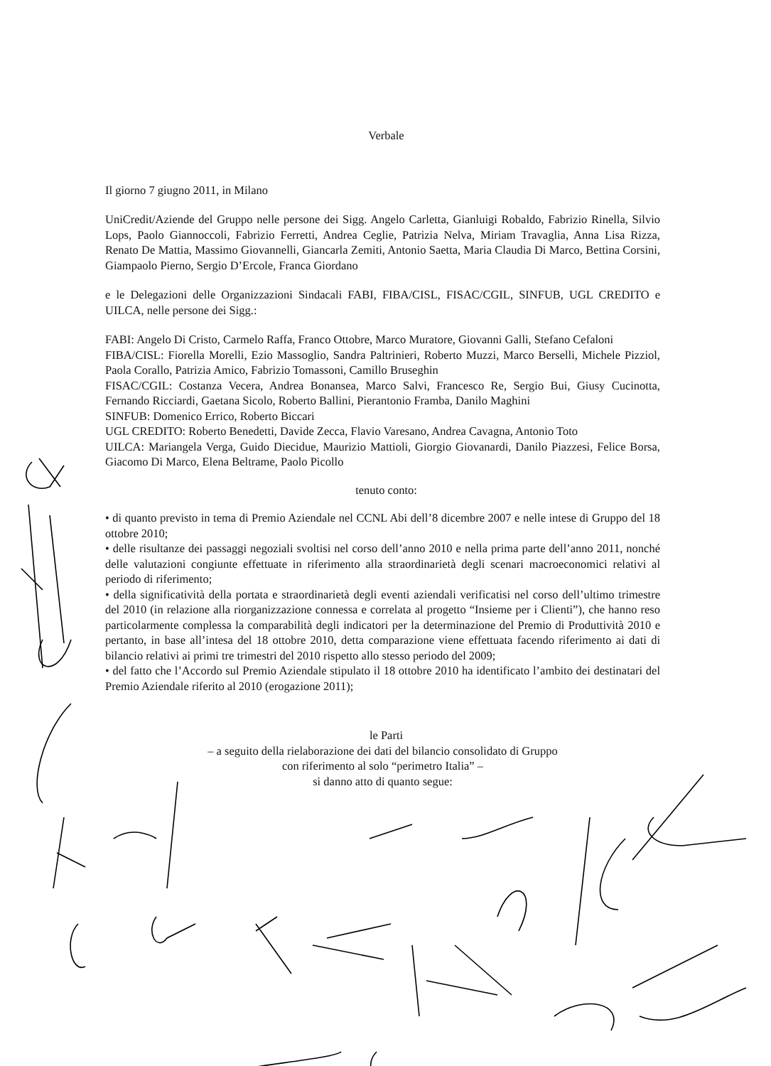Verbale
Il giorno 7 giugno 2011, in Milano
UniCredit/Aziende del Gruppo nelle persone dei Sigg. Angelo Carletta, Gianluigi Robaldo, Fabrizio Rinella, Silvio Lops, Paolo Giannoccoli, Fabrizio Ferretti, Andrea Ceglie, Patrizia Nelva, Miriam Travaglia, Anna Lisa Rizza, Renato De Mattia, Massimo Giovannelli, Giancarla Zemiti, Antonio Saetta, Maria Claudia Di Marco, Bettina Corsini, Giampaolo Pierno, Sergio D’Ercole, Franca Giordano
e le Delegazioni delle Organizzazioni Sindacali FABI, FIBA/CISL, FISAC/CGIL, SINFUB, UGL CREDITO e UILCA, nelle persone dei Sigg.:
FABI: Angelo Di Cristo, Carmelo Raffa, Franco Ottobre, Marco Muratore, Giovanni Galli, Stefano Cefaloni
FIBA/CISL: Fiorella Morelli, Ezio Massoglio, Sandra Paltrinieri, Roberto Muzzi, Marco Berselli, Michele Pizziol, Paola Corallo, Patrizia Amico, Fabrizio Tomassoni, Camillo Bruseghin
FISAC/CGIL: Costanza Vecera, Andrea Bonansea, Marco Salvi, Francesco Re, Sergio Bui, Giusy Cucinotta, Fernando Ricciardi, Gaetana Sicolo, Roberto Ballini, Pierantonio Framba, Danilo Maghini
SINFUB: Domenico Errico, Roberto Biccari
UGL CREDITO: Roberto Benedetti, Davide Zecca, Flavio Varesano, Andrea Cavagna, Antonio Toto
UILCA: Mariangela Verga, Guido Diecidue, Maurizio Mattioli, Giorgio Giovanardi, Danilo Piazzesi, Felice Borsa, Giacomo Di Marco, Elena Beltrame, Paolo Picollo
tenuto conto:
• di quanto previsto in tema di Premio Aziendale nel CCNL Abi dell’8 dicembre 2007 e nelle intese di Gruppo del 18 ottobre 2010;
• delle risultanze dei passaggi negoziali svoltisi nel corso dell’anno 2010 e nella prima parte dell’anno 2011, nonché delle valutazioni congiunte effettuate in riferimento alla straordinarietà degli scenari macroeconomici relativi al periodo di riferimento;
• della significatività della portata e straordinarietà degli eventi aziendali verificatisi nel corso dell’ultimo trimestre del 2010 (in relazione alla riorganizzazione connessa e correlata al progetto “Insieme per i Clienti”), che hanno reso particolarmente complessa la comparabilità degli indicatori per la determinazione del Premio di Produttività 2010 e pertanto, in base all’intesa del 18 ottobre 2010, detta comparazione viene effettuata facendo riferimento ai dati di bilancio relativi ai primi tre trimestri del 2010 rispetto allo stesso periodo del 2009;
• del fatto che l’Accordo sul Premio Aziendale stipulato il 18 ottobre 2010 ha identificato l’ambito dei destinatari del Premio Aziendale riferito al 2010 (erogazione 2011);
le Parti
– a seguito della rielaborazione dei dati del bilancio consolidato di Gruppo
con riferimento al solo “perimetro Italia” –
si danno atto di quanto segue: